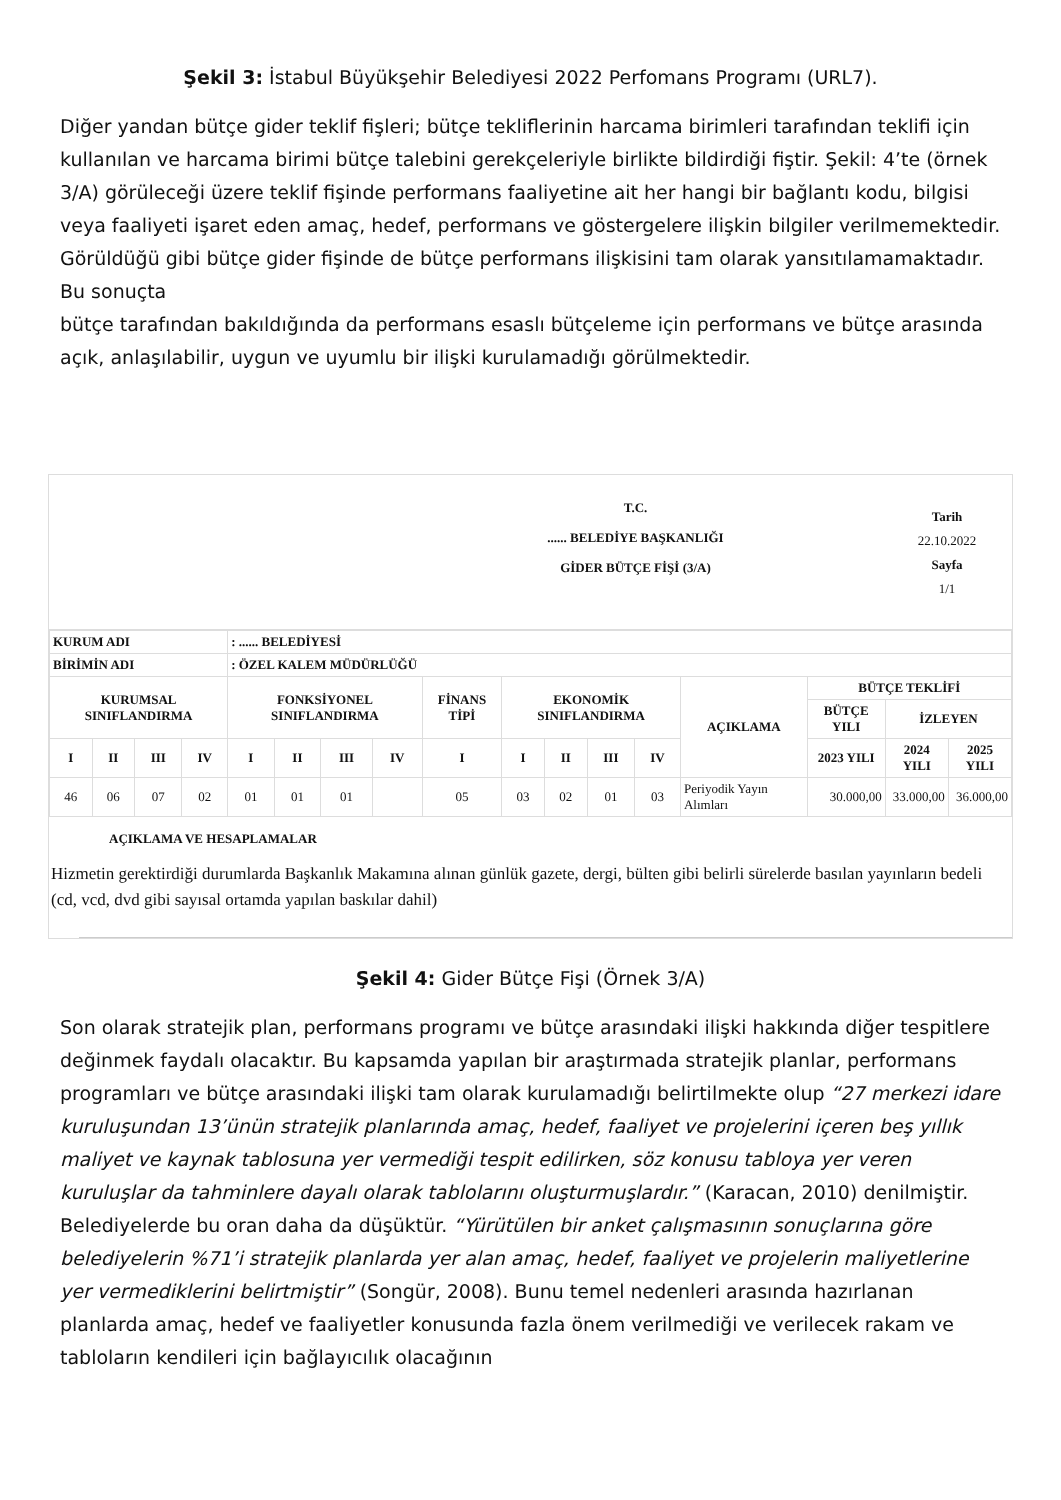Şekil 3: İstabul Büyükşehir Belediyesi 2022 Perfomans Programı (URL7).
Diğer yandan bütçe gider teklif fişleri; bütçe tekliflerinin harcama birimleri tarafından teklifi için kullanılan ve harcama birimi bütçe talebini gerekçeleriyle birlikte bildirdiği fiştir. Şekil: 4’te (örnek 3/A) görüleceği üzere teklif fişinde performans faaliyetine ait her hangi bir bağlantı kodu, bilgisi veya faaliyeti işaret eden amaç, hedef, performans ve göstergelere ilişkin bilgiler verilmemektedir. Görüldüğü gibi bütçe gider fişinde de bütçe performans ilişkisini tam olarak yansıtılamamaktadır. Bu sonuçta
bütçe tarafından bakıldığında da performans esaslı bütçeleme için performans ve bütçe arasında açık, anlaşılabilir, uygun ve uyumlu bir ilişki kurulamadığı görülmektedir.
T.C.
...... BELEDİYE BAŞKANLIĞI
GİDER BÜTÇE FİŞİ (3/A)
Tarih
22.10.2022
Sayfa
1/1
| KURUM ADI | | | | : ...... BELEDİYESİ | | | | | | | | | | | | |
| BİRİMİN ADI | | | | : ÖZEL KALEM MÜDÜRLÜĞÜ | | | | | | | | | | | | |
| KURUMSAL SINIFLANDIRMA | | | | FONKSİYONEL SINIFLANDIRMA | | | | FİNANS TİPİ | EKONOMİK SINIFLANDIRMA | | | | AÇIKLAMA | BÜTÇE TEKLİFİ | | |
| | | | | | | | | | | | | | | BÜTÇE YILI | İZLEYEN | |
| I | II | III | IV | I | II | III | IV | I | I | II | III | IV | | 2023 YILI | 2024 YILI | 2025 YILI |
| 46 | 06 | 07 | 02 | 01 | 01 | 01 | | 05 | 03 | 02 | 01 | 03 | Periyodik Yayın Alımları | 30.000,00 | 33.000,00 | 36.000,00 |
AÇIKLAMA VE HESAPLAMALAR
Hizmetin gerektirdiği durumlarda Başkanlık Makamına alınan günlük gazete, dergi, bülten gibi belirli sürelerde basılan yayınların bedeli (cd, vcd, dvd gibi sayısal ortamda yapılan baskılar dahil)
Şekil 4: Gider Bütçe Fişi (Örnek 3/A)
Son olarak stratejik plan, performans programı ve bütçe arasındaki ilişki hakkında diğer tespitlere değinmek faydalı olacaktır. Bu kapsamda yapılan bir araştırmada stratejik planlar, performans programları ve bütçe arasındaki ilişki tam olarak kurulamadığı belirtilmekte olup “27 merkezi idare kuruluşundan 13’ünün stratejik planlarında amaç, hedef, faaliyet ve projelerini içeren beş yıllık maliyet ve kaynak tablosuna yer vermediği tespit edilirken, söz konusu tabloya yer veren kuruluşlar da tahminlere dayalı olarak tablolarını oluşturmuşlardır.” (Karacan, 2010) denilmiştir. Belediyelerde bu oran daha da düşüktür. “Yürütülen bir anket çalışmasının sonuçlarına göre belediyelerin %71’i stratejik planlarda yer alan amaç, hedef, faaliyet ve projelerin maliyetlerine yer vermediklerini belirtmiştir” (Songür, 2008). Bunu temel nedenleri arasında hazırlanan planlarda amaç, hedef ve faaliyetler konusunda fazla önem verilmediği ve verilecek rakam ve tabloların kendileri için bağlayıcılık olacağının